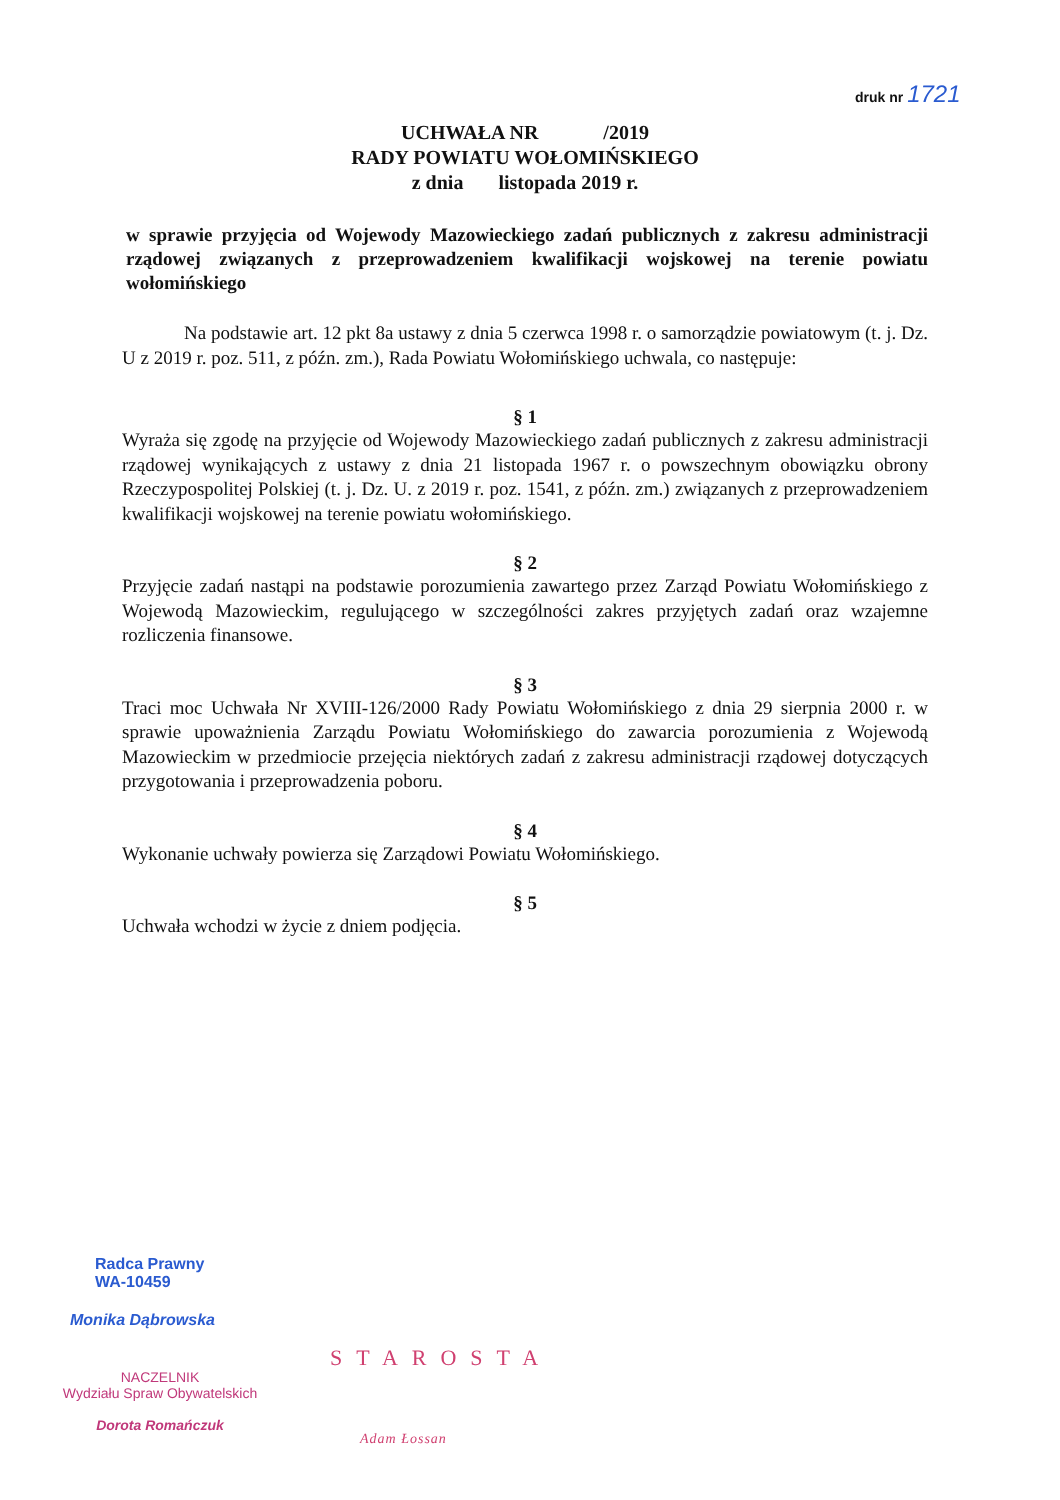druk nr 1721
UCHWAŁA NR /2019
RADY POWIATU WOŁOMIŃSKIEGO
z dnia listopada 2019 r.
w sprawie przyjęcia od Wojewody Mazowieckiego zadań publicznych z zakresu administracji rządowej związanych z przeprowadzeniem kwalifikacji wojskowej na terenie powiatu wołomińskiego
Na podstawie art. 12 pkt 8a ustawy z dnia 5 czerwca 1998 r. o samorządzie powiatowym (t. j. Dz. U z 2019 r. poz. 511, z późn. zm.), Rada Powiatu Wołomińskiego uchwala, co następuje:
§ 1
Wyraża się zgodę na przyjęcie od Wojewody Mazowieckiego zadań publicznych z zakresu administracji rządowej wynikających z ustawy z dnia 21 listopada 1967 r. o powszechnym obowiązku obrony Rzeczypospolitej Polskiej (t. j. Dz. U. z 2019 r. poz. 1541, z późn. zm.) związanych z przeprowadzeniem kwalifikacji wojskowej na terenie powiatu wołomińskiego.
§ 2
Przyjęcie zadań nastąpi na podstawie porozumienia zawartego przez Zarząd Powiatu Wołomińskiego z Wojewodą Mazowieckim, regulującego w szczególności zakres przyjętych zadań oraz wzajemne rozliczenia finansowe.
§ 3
Traci moc Uchwała Nr XVIII-126/2000 Rady Powiatu Wołomińskiego z dnia 29 sierpnia 2000 r. w sprawie upoważnienia Zarządu Powiatu Wołomińskiego do zawarcia porozumienia z Wojewodą Mazowieckim w przedmiocie przejęcia niektórych zadań z zakresu administracji rządowej dotyczących przygotowania i przeprowadzenia poboru.
§ 4
Wykonanie uchwały powierza się Zarządowi Powiatu Wołomińskiego.
§ 5
Uchwała wchodzi w życie z dniem podjęcia.
Radca Prawny
WA-10459
Monika Dąbrowska
NACZELNIK
Wydziału Spraw Obywatelskich
Dorota Romańczuk
STAROSTA
Adam Łossan